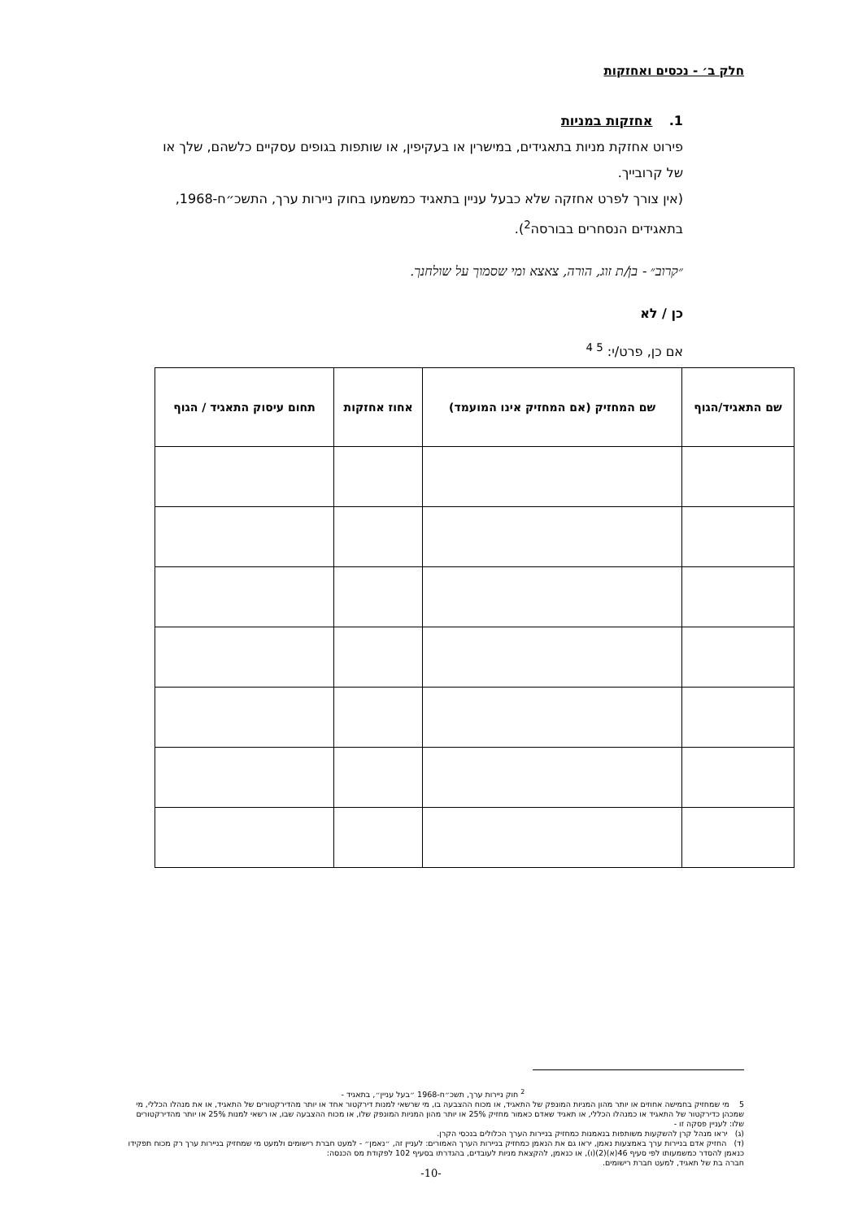חלק ב׳ - נכסים ואחזקות
1. אחזקות במניות
פירוט אחזקת מניות בתאגידים, במישרין או בעקיפין, או שותפות בגופים עסקיים כלשהם, שלך או של קרובייך.
(אין צורך לפרט אחזקה שלא כבעל עניין בתאגיד כמשמעו בחוק ניירות ערך, התשכ״ח-1968, בתאגידים הנסחרים בבורסה<sup>2</sup>).
״קרוב״ - בן/ת זוג, הורה, צאצא ומי שסמוך על שולחנך.
כן / לא
אם כן, פרט/י: <sup>5 4</sup>
| שם התאגיד/הגוף | שם המחזיק (אם המחזיק אינו המועמד) | אחוז אחזקות | תחום עיסוק התאגיד / הגוף |
| --- | --- | --- | --- |
<sup>2</sup> חוק ניירות ערך, תשכ״ח-1968 ״בעל עניין״, בתאגיד -
5 מי שמחזיק בחמישה אחוזים או יותר מהון המניות המונפק של התאגיד, או מכוח ההצבעה בו, מי שרשאי למנות דירקטור אחד או יותר מהדירקטורים של התאגיד, או את מנהלו הכללי, מי שמכהן כדירקטור של התאגיד או כמנהלו הכללי, או תאגיד שאדם כאמור מחזיק 25% או יותר מהון המניות המונפק שלו, או מכוח ההצבעה שבו, או רשאי למנות 25% או יותר מהדירקטורים שלו: לעניין פסקה זו -
(ג) יראו מנהל קרן להשקעות משותפות בנאמנות כמחזיק בניירות הערך הכלולים בנכסי הקרן.
(ד) החזיק אדם בניירות ערך באמצעות נאמן, יראו גם את הנאמן כמחזיק בניירות הערך האמורים: לעניין זה, ״נאמן״ - למעט חברת רישומים ולמעט מי שמחזיק בניירות ערך רק מכוח תפקידו כנאמן להסדר כמשמעותו לפי סעיף 46(א)(2)(ו), או כנאמן, להקצאת מניות לעובדים, בהגדרתו בסעיף 102 לפקודת מס הכנסה:
חברה בת של תאגיד, למעט חברת רישומים.
-10-